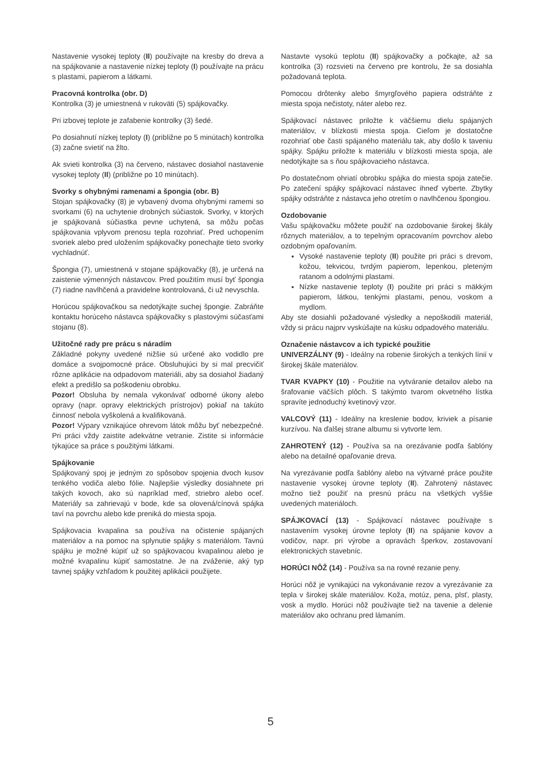Nastavenie vysokej teploty (II) používajte na kresby do dreva a na spájkovanie a nastavenie nízkej teploty (I) používajte na prácu s plastami, papierom a látkami.
Pracovná kontrolka (obr. D)
Kontrolka (3) je umiestnená v rukoväti (5) spájkovačky.
Pri izbovej teplote je zafabenie kontrolky (3) šedé.
Po dosiahnutí nízkej teploty (I) (približne po 5 minútach) kontrolka (3) začne svietiť na žlto.
Ak svieti kontrolka (3) na červeno, nástavec dosiahol nastavenie vysokej teploty (II) (približne po 10 minútach).
Svorky s ohybnými ramenami a špongia (obr. B)
Stojan spájkovačky (8) je vybavený dvoma ohybnými ramemi so svorkami (6) na uchytenie drobných súčiastok. Svorky, v ktorých je spájkovaná súčiastka pevne uchytená, sa môžu počas spájkovania vplyvom prenosu tepla rozohriať. Pred uchopením svoriek alebo pred uložením spájkovačky ponechajte tieto svorky vychladnúť.
Špongia (7), umiestnená v stojane spájkovačky (8), je určená na zaistenie výmenných nástavcov. Pred použitím musí byť špongia (7) riadne navlhčená a pravidelne kontrolovaná, či už nevyschla.
Horúcou spájkovačkou sa nedotýkajte suchej špongie. Zabráňte kontaktu horúceho nástavca spájkovačky s plastovými súčasťami stojanu (8).
Užitočné rady pre prácu s náradím
Základné pokyny uvedené nižšie sú určené ako vodidlo pre domáce a svojpomocné práce. Obsluhujúci by si mal precvičiť rôzne aplikácie na odpadovom materiáli, aby sa dosiahol žiadaný efekt a predišlo sa poškodeniu obrobku.
Pozor! Obsluha by nemala vykonávať odborné úkony alebo opravy (napr. opravy elektrických prístrojov) pokiaľ na takúto činnosť nebola vyškolená a kvalifikovaná.
Pozor! Výpary vznikajúce ohrevom látok môžu byť nebezpečné. Pri práci vždy zaistite adekvátne vetranie. Zistite si informácie týkajúce sa práce s použitými látkami.
Spájkovanie
Spájkovaný spoj je jedným zo spôsobov spojenia dvoch kusov tenkého vodiča alebo fólie. Najlepšie výsledky dosiahnete pri takých kovoch, ako sú napríklad meď, striebro alebo oceľ. Materiály sa zahrievajú v bode, kde sa olovená/cínová spájka taví na povrchu alebo kde preniká do miesta spoja.
Spájkovacia kvapalina sa používa na očistenie spájaných materiálov a na pomoc na splynutie spájky s materiálom. Tavnú spájku je možné kúpiť už so spájkovacou kvapalinou alebo je možné kvapalinu kúpiť samostatne. Je na zváženie, aký typ tavnej spájky vzhľadom k použitej aplikácii použijete.
Nastavte vysokú teplotu (II) spájkovačky a počkajte, až sa kontrolka (3) rozsvieti na červeno pre kontrolu, že sa dosiahla požadovaná teplota.
Pomocou drôtenky alebo šmyrgľového papiera odstráňte z miesta spoja nečistoty, náter alebo rez.
Spájkovací nástavec priložte k väčšiemu dielu spájaných materiálov, v blízkosti miesta spoja. Cieľom je dostatočne rozohriať obe časti spájaného materiálu tak, aby došlo k taveniu spájky. Spájku priložte k materiálu v blízkosti miesta spoja, ale nedotýkajte sa s ňou spájkovacieho nástavca.
Po dostatečnom ohriatí obrobku spájka do miesta spoja zatečie. Po zatečení spájky spájkovací nástavec ihneď vyberte. Zbytky spájky odstráňte z nástavca jeho otretím o navlhčenou špongiou.
Ozdobovanie
Vašu spájkovačku môžete použiť na ozdobovanie širokej škály rôznych materiálov, a to tepelným opracovaním povrchov alebo ozdobným opaľovaním.
Vysoké nastavenie teploty (II) použite pri práci s drevom, kožou, tekvicou, tvrdým papierom, lepenkou, pleteným ratanom a odolnými plastami.
Nízke nastavenie teploty (I) použite pri práci s mäkkým papierom, látkou, tenkými plastami, penou, voskom a mydlom.
Aby ste dosiahli požadované výsledky a nepoškodili materiál, vždy si prácu najprv vyskúšajte na kúsku odpadového materiálu.
Označenie nástavcov a ich typické použitie
UNIVERZÁLNY (9) - Ideálny na robenie širokých a tenkých línií v širokej škále materiálov.
TVAR KVAPKY (10) - Použitie na vytváranie detailov alebo na šrafovanie väčších plôch. S takýmto tvarom okvetného lístka spravíte jednoduchý kvetinový vzor.
VALCOVÝ (11) - Ideálny na kreslenie bodov, kriviek a písanie kurzívou. Na ďalšej strane albumu si vytvorte lem.
ZAHROTENÝ (12) - Používa sa na orezávanie podľa šablóny alebo na detailné opaľovanie dreva.
Na vyrezávanie podľa šablóny alebo na výtvarné práce použite nastavenie vysokej úrovne teploty (II). Zahrotený nástavec možno tiež použiť na presnú prácu na všetkých vyššie uvedených materiáloch.
SPÁJKOVACÍ (13) - Spájkovací nástavec používajte s nastavením vysokej úrovne teploty (II) na spájanie kovov a vodičov, napr. pri výrobe a opravách šperkov, zostavovaní elektronických stavebníc.
HORÚCI NÔŽ (14) - Používa sa na rovné rezanie peny.
Horúci nôž je vynikajúci na vykonávanie rezov a vyrezávanie za tepla v širokej skále materiálov. Koža, motúz, pena, plsť, plasty, vosk a mydlo. Horúci nôž používajte tiež na tavenie a delenie materiálov ako ochranu pred lámaním.
5